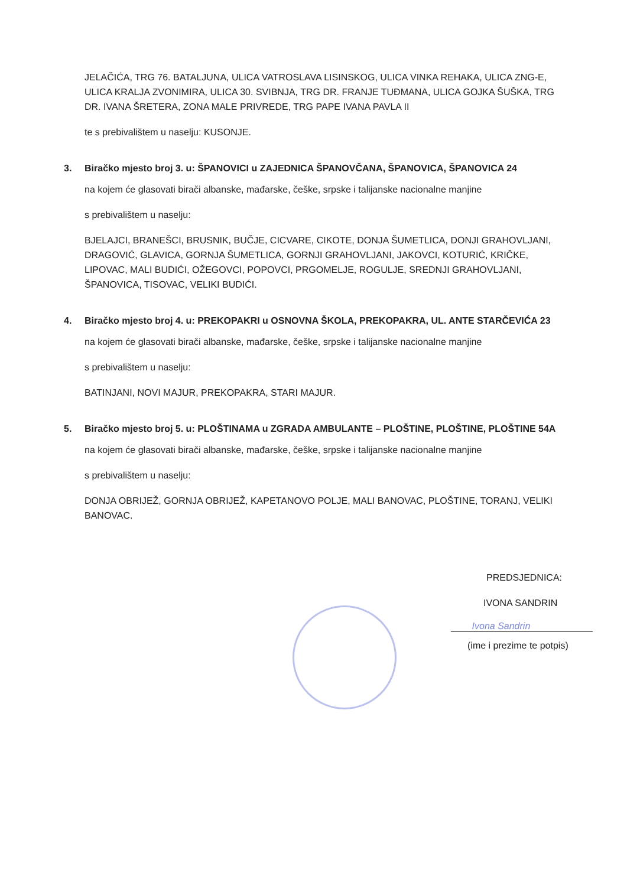JELAČIĆA, TRG 76. BATALJUNA, ULICA VATROSLAVA LISINSKOG, ULICA VINKA REHAKA, ULICA ZNG-E, ULICA KRALJA ZVONIMIRA, ULICA 30. SVIBNJA, TRG DR. FRANJE TUĐMANA, ULICA GOJKA ŠUŠKA, TRG DR. IVANA ŠRETERA, ZONA MALE PRIVREDE, TRG PAPE IVANA PAVLA II
te s prebivalištem u naselju: KUSONJE.
3. Biračko mjesto broj 3. u: ŠPANOVICI u ZAJEDNICA ŠPANOVČANA, ŠPANOVICA, ŠPANOVICA 24
na kojem će glasovati birači albanske, mađarske, češke, srpske i talijanske nacionalne manjine
s prebivalištem u naselju:
BJELAJCI, BRANEŠCI, BRUSNIK, BUČJE, CICVARE, CIKOTE, DONJA ŠUMETLICA, DONJI GRAHOVLJANI, DRAGOVIĆ, GLAVICA, GORNJA ŠUMETLICA, GORNJI GRAHOVLJANI, JAKOVCI, KOTURIĆ, KRIČKE, LIPOVAC, MALI BUDIĆI, OŽEGOVCI, POPOVCI, PRGOMELJE, ROGULJE, SREDNJI GRAHOVLJANI, ŠPANOVICA, TISOVAC, VELIKI BUDIĆI.
4. Biračko mjesto broj 4. u: PREKOPAKRI u OSNOVNA ŠKOLA, PREKOPAKRA, UL. ANTE STARČEVIĆA 23
na kojem će glasovati birači albanske, mađarske, češke, srpske i talijanske nacionalne manjine
s prebivalištem u naselju:
BATINJANI, NOVI MAJUR, PREKOPAKRA, STARI MAJUR.
5. Biračko mjesto broj 5. u: PLOŠTINAMA u ZGRADA AMBULANTE – PLOŠTINE, PLOŠTINE, PLOŠTINE 54A
na kojem će glasovati birači albanske, mađarske, češke, srpske i talijanske nacionalne manjine
s prebivalištem u naselju:
DONJA OBRIJEŽ, GORNJA OBRIJEŽ, KAPETANOVO POLJE, MALI BANOVAC, PLOŠTINE, TORANJ, VELIKI BANOVAC.
PREDSJEDNICA:
IVONA SANDRIN
Ivona Sandrin
(ime i prezime te potpis)